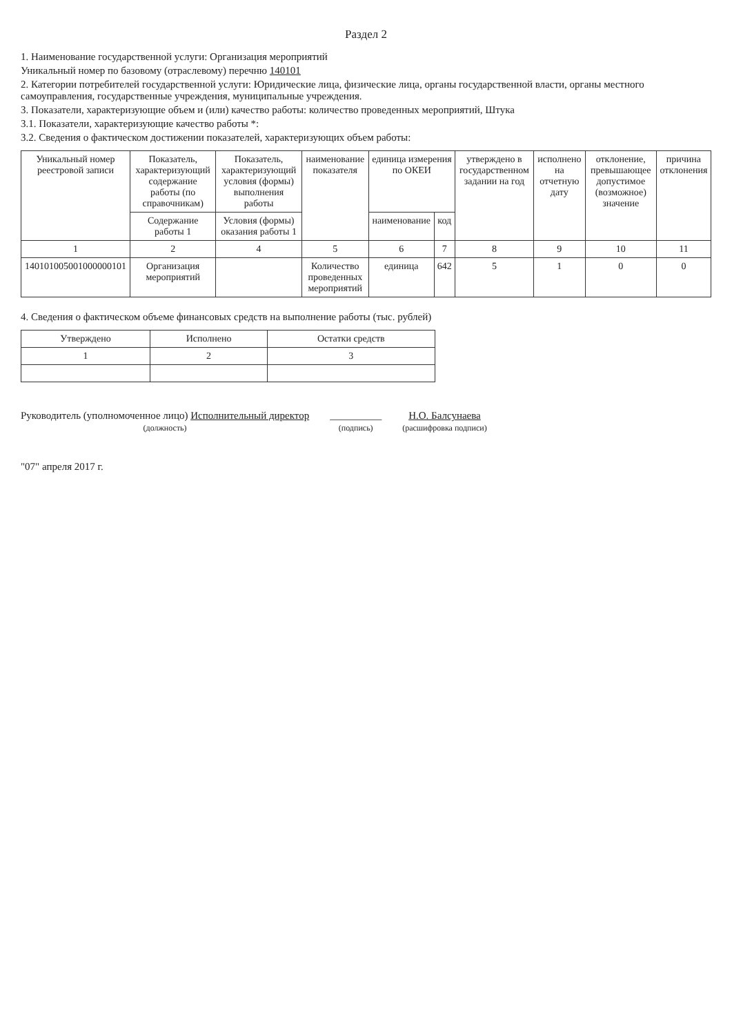Раздел 2
1. Наименование государственной услуги: Организация мероприятий
Уникальный номер по базовому (отраслевому) перечню 140101
2. Категории потребителей государственной услуги: Юридические лица, физические лица, органы государственной власти, органы местного самоуправления, государственные учреждения, муниципальные учреждения.
3. Показатели, характеризующие объем и (или) качество работы: количество проведенных мероприятий, Штука
3.1. Показатели, характеризующие качество работы *:
3.2. Сведения о фактическом достижении показателей, характеризующих объем работы:
| Уникальный номер реестровой записи | Показатель, характеризующий содержание работы (по справочникам) | Показатель, характеризующий условия (формы) выполнения работы | наименование показателя | единица измерения по ОКЕИ | | утверждено в государственном задании на год | исполнено на отчетную дату | отклонение, превышающее допустимое (возможное) значение | причина отклонения |
| --- | --- | --- | --- | --- | --- | --- | --- | --- | --- |
| | Содержание работы 1 | Условия (формы) оказания работы 1 | | наименование | код | | | | |
| 1 | 2 | 4 | 5 | 6 | 7 | 8 | 9 | 10 | 11 |
| 140101005001000000101 | Организация мероприятий | | Количество проведенных мероприятий | единица | 642 | 5 | 1 | 0 | 0 |
4. Сведения о фактическом объеме финансовых средств на выполнение работы (тыс. рублей)
| Утверждено | Исполнено | Остатки средств |
| --- | --- | --- |
| 1 | 2 | 3 |
Руководитель (уполномоченное лицо) Исполнительный директор
(должность)
__________
(подпись)
Н.О. Балсунаева
(расшифровка подписи)
"07" апреля 2017 г.